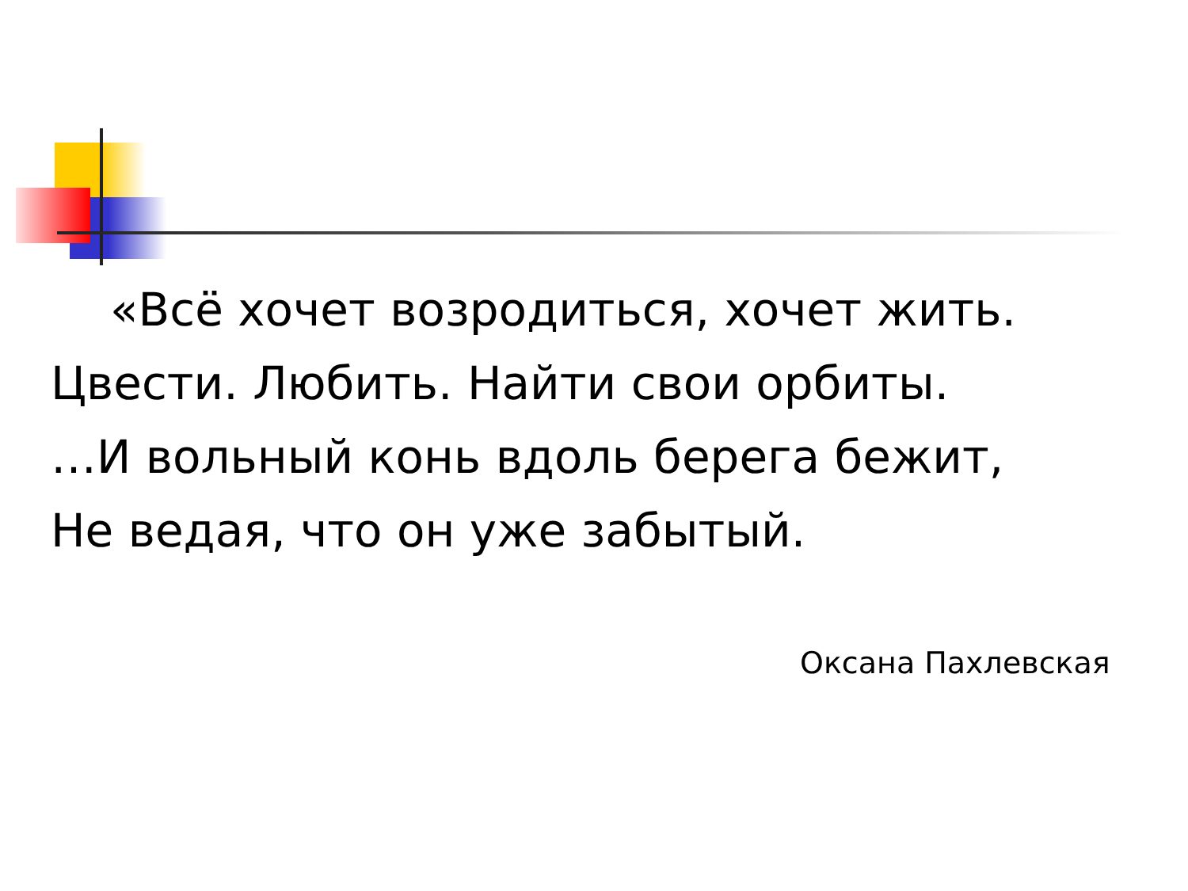«Всё хочет возродиться, хочет жить.
Цвести. Любить. Найти свои орбиты.
…И вольный конь вдоль берега бежит,
Не ведая, что он уже забытый.
Оксана Пахлевская